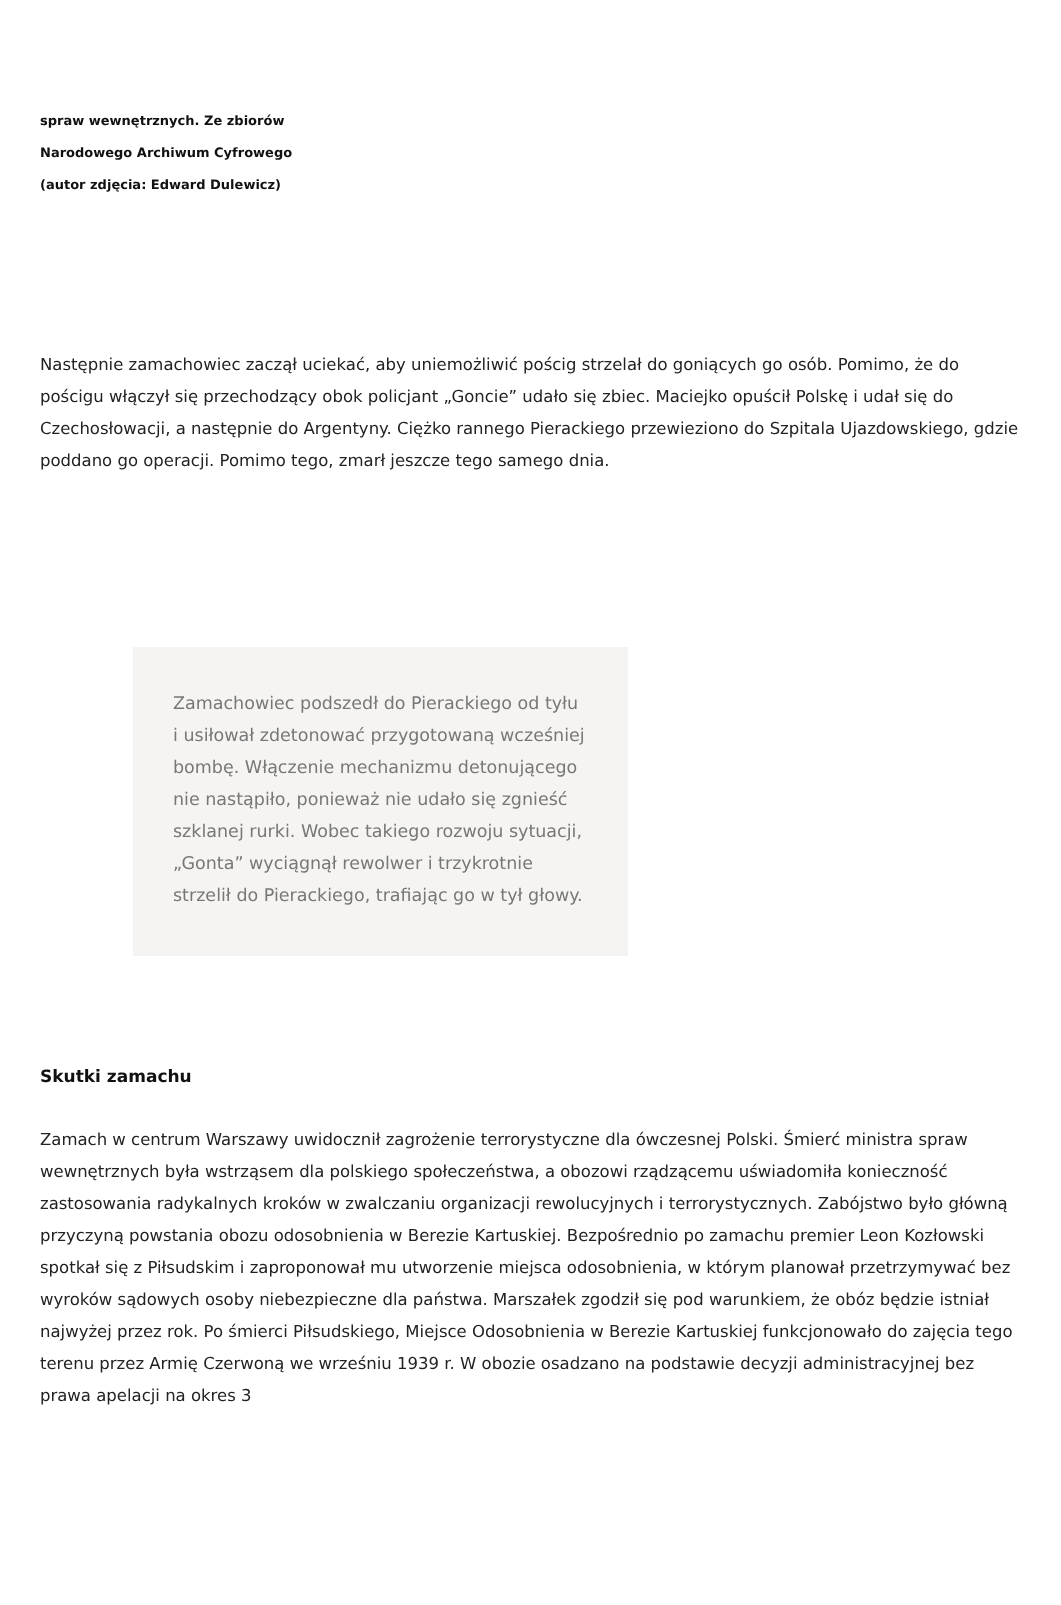spraw wewnętrznych. Ze zbiorów Narodowego Archiwum Cyfrowego (autor zdjęcia: Edward Dulewicz)
Następnie zamachowiec zaczął uciekać, aby uniemożliwić pościg strzelał do goniących go osób. Pomimo, że do pościgu włączył się przechodzący obok policjant „Goncie” udało się zbiec. Maciejko opuścił Polskę i udał się do Czechosłowacji, a następnie do Argentyny. Ciężko rannego Pierackiego przewieziono do Szpitala Ujazdowskiego, gdzie poddano go operacji. Pomimo tego, zmarł jeszcze tego samego dnia.
Zamachowiec podszedł do Pierackiego od tyłu i usiłował zdetonować przygotowaną wcześniej bombę. Włączenie mechanizmu detonującego nie nastąpiło, ponieważ nie udało się zgnieść szklanej rurki. Wobec takiego rozwoju sytuacji, „Gonta” wyciągnął rewolwer i trzykrotnie strzelił do Pierackiego, trafiając go w tył głowy.
Skutki zamachu
Zamach w centrum Warszawy uwidocznił zagrożenie terrorystyczne dla ówczesnej Polski. Śmierć ministra spraw wewnętrznych była wstrząsem dla polskiego społeczeństwa, a obozowi rządzącemu uświadomiła konieczność zastosowania radykalnych kroków w zwalczaniu organizacji rewolucyjnych i terrorystycznych. Zabójstwo było główną przyczyną powstania obozu odosobnienia w Berezie Kartuskiej. Bezpośrednio po zamachu premier Leon Kozłowski spotkał się z Piłsudskim i zaproponował mu utworzenie miejsca odosobnienia, w którym planował przetrzymywać bez wyroków sądowych osoby niebezpieczne dla państwa. Marszałek zgodził się pod warunkiem, że obóz będzie istniał najwyżej przez rok. Po śmierci Piłsudskiego, Miejsce Odosobnienia w Berezie Kartuskiej funkcjonowało do zajęcia tego terenu przez Armię Czerwoną we wrześniu 1939 r. W obozie osadzano na podstawie decyzji administracyjnej bez prawa apelacji na okres 3